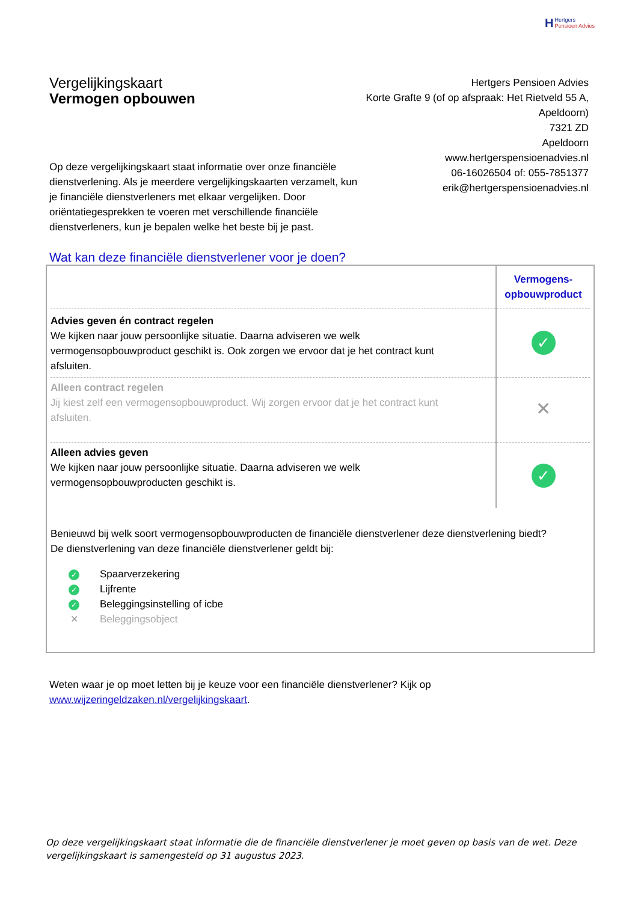H Hertgers
Pensioen Advies
Vergelijkingskaart
Vermogen opbouwen
Hertgers Pensioen Advies
Korte Grafte 9 (of op afspraak: Het Rietveld 55 A, Apeldoorn)
7321 ZD
Apeldoorn
www.hertgerspensioenadvies.nl
06-16026504 of: 055-7851377
erik@hertgerspensioenadvies.nl
Op deze vergelijkingskaart staat informatie over onze financiële dienstverlening. Als je meerdere vergelijkingskaarten verzamelt, kun je financiële dienstverleners met elkaar vergelijken. Door oriëntatiegesprekken te voeren met verschillende financiële dienstverleners, kun je bepalen welke het beste bij je past.
Wat kan deze financiële dienstverlener voor je doen?
| | Vermogens- opbouwproduct |
| Advies geven én contract regelen We kijken naar jouw persoonlijke situatie. Daarna adviseren we welk vermogensopbouwproduct geschikt is. Ook zorgen we ervoor dat je het contract kunt afsluiten. | ✓ |
| Alleen contract regelen Jij kiest zelf een vermogensopbouwproduct. Wij zorgen ervoor dat je het contract kunt afsluiten. | ✕ |
| Alleen advies geven We kijken naar jouw persoonlijke situatie. Daarna adviseren we welk vermogensopbouwproducten geschikt is. | ✓ |
Benieuwd bij welk soort vermogensopbouwproducten de financiële dienstverlener deze dienstverlening biedt?
De dienstverlening van deze financiële dienstverlener geldt bij:
✓ Spaarverzekering
✓ Lijfrente
✓ Beleggingsinstelling of icbe
✕ Beleggingsobject
Weten waar je op moet letten bij je keuze voor een financiële dienstverlener? Kijk op www.wijzeringeldzaken.nl/vergelijkingskaart.
Op deze vergelijkingskaart staat informatie die de financiële dienstverlener je moet geven op basis van de wet. Deze vergelijkingskaart is samengesteld op 31 augustus 2023.